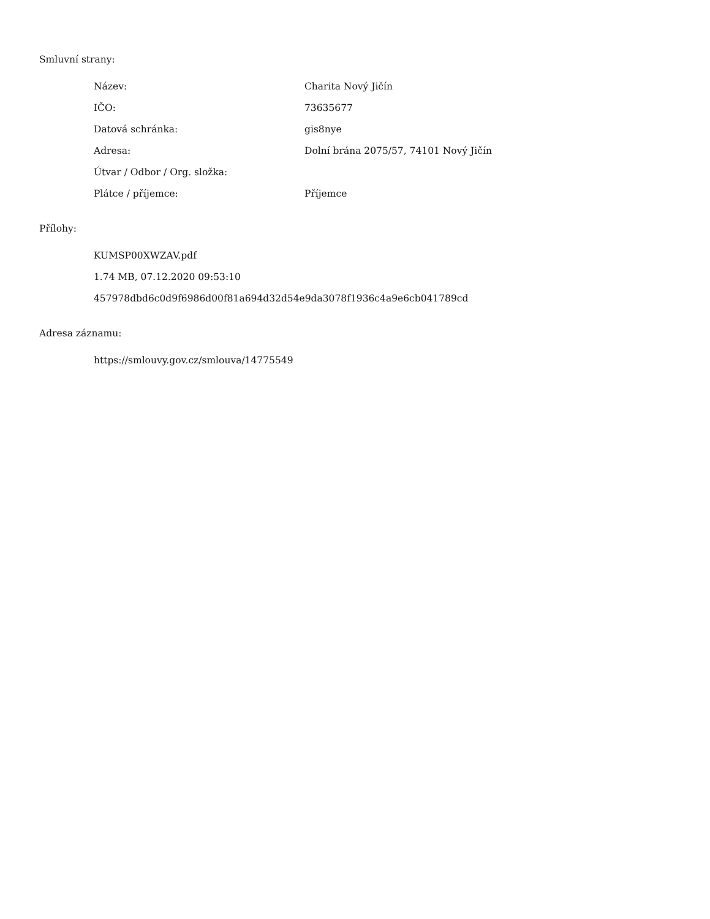Smluvní strany:
| Název: | Charita Nový Jičín |
| IČO: | 73635677 |
| Datová schránka: | gis8nye |
| Adresa: | Dolní brána 2075/57, 74101 Nový Jičín |
| Útvar / Odbor / Org. složka: | |
| Plátce / příjemce: | Příjemce |
Přílohy:
KUMSP00XWZAV.pdf
1.74 MB, 07.12.2020 09:53:10
457978dbd6c0d9f6986d00f81a694d32d54e9da3078f1936c4a9e6cb041789cd
Adresa záznamu:
https://smlouvy.gov.cz/smlouva/14775549